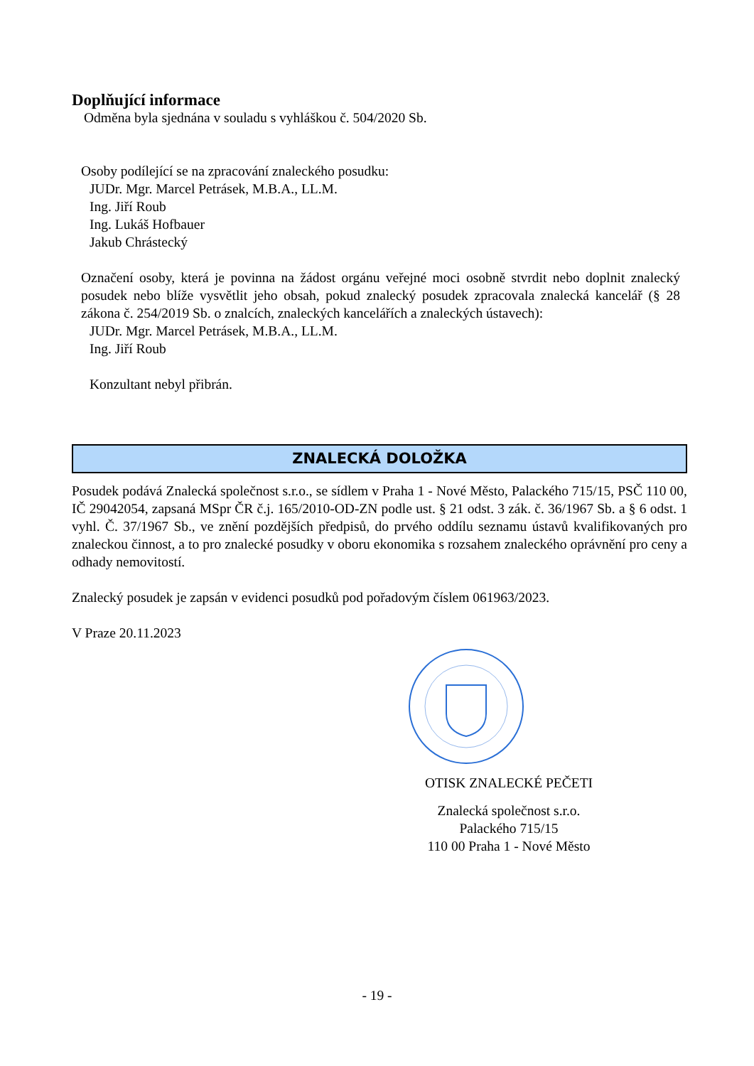Doplňující informace
Odměna byla sjednána v souladu s vyhláškou č. 504/2020 Sb.
Osoby podílející se na zpracování znaleckého posudku:
JUDr. Mgr. Marcel Petrásek, M.B.A., LL.M.
Ing. Jiří Roub
Ing. Lukáš Hofbauer
Jakub Chrástecký
Označení osoby, která je povinna na žádost orgánu veřejné moci osobně stvrdit nebo doplnit znalecký posudek nebo blíže vysvětlit jeho obsah, pokud znalecký posudek zpracovala znalecká kancelář (§ 28 zákona č. 254/2019 Sb. o znalcích, znaleckých kancelářích a znaleckých ústavech):
JUDr. Mgr. Marcel Petrásek, M.B.A., LL.M.
Ing. Jiří Roub
Konzultant nebyl přibrán.
ZNALECKÁ DOLOŽKA
Posudek podává Znalecká společnost s.r.o., se sídlem v Praha 1 - Nové Město, Palackého 715/15, PSČ 110 00, IČ 29042054, zapsaná MSpr ČR č.j. 165/2010-OD-ZN podle ust. § 21 odst. 3 zák. č. 36/1967 Sb. a § 6 odst. 1 vyhl. Č. 37/1967 Sb., ve znění pozdějších předpisů, do prvého oddílu seznamu ústavů kvalifikovaných pro znaleckou činnost, a to pro znalecké posudky v oboru ekonomika s rozsahem znaleckého oprávnění pro ceny a odhady nemovitostí.
Znalecký posudek je zapsán v evidenci posudků pod pořadovým číslem 061963/2023.
V Praze 20.11.2023
OTISK ZNALECKÉ PEČETI
Znalecká společnost s.r.o.
Palackého 715/15
110 00 Praha 1 - Nové Město
- 19 -